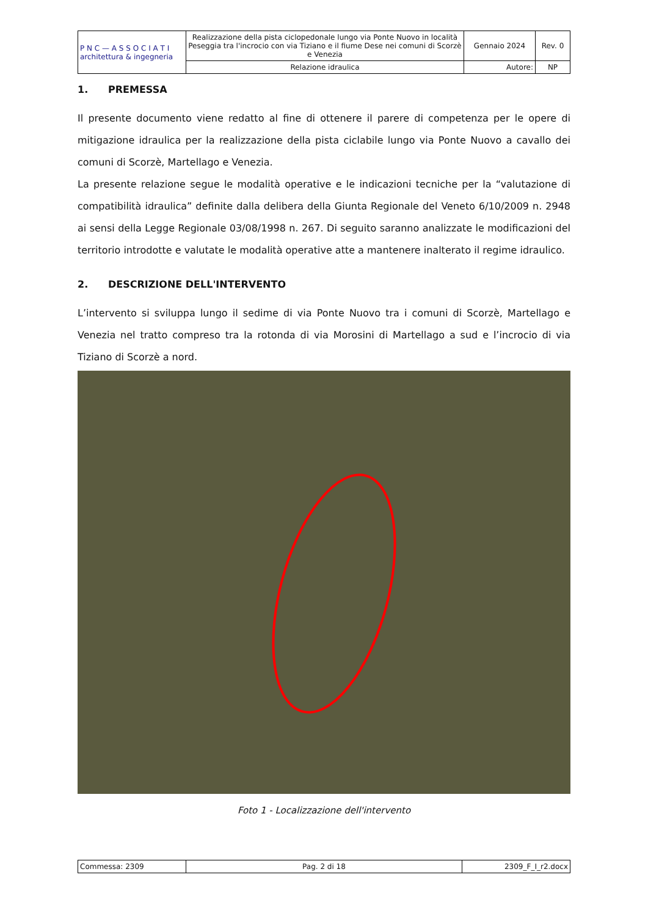| P N C — A S S O C I A T I architettura & ingegneria | Realizzazione della pista ciclopedonale lungo via Ponte Nuovo in località Peseggia tra l'incrocio con via Tiziano e il fiume Dese nei comuni di Scorzè e Venezia | Gennaio 2024 | Rev. 0 |
| | Relazione idraulica | Autore: | NP |
1. PREMESSA
Il presente documento viene redatto al fine di ottenere il parere di competenza per le opere di mitigazione idraulica per la realizzazione della pista ciclabile lungo via Ponte Nuovo a cavallo dei comuni di Scorzè, Martellago e Venezia.
La presente relazione segue le modalità operative e le indicazioni tecniche per la “valutazione di compatibilità idraulica” definite dalla delibera della Giunta Regionale del Veneto 6/10/2009 n. 2948 ai sensi della Legge Regionale 03/08/1998 n. 267. Di seguito saranno analizzate le modificazioni del territorio introdotte e valutate le modalità operative atte a mantenere inalterato il regime idraulico.
2. DESCRIZIONE DELL'INTERVENTO
L’intervento si sviluppa lungo il sedime di via Ponte Nuovo tra i comuni di Scorzè, Martellago e Venezia nel tratto compreso tra la rotonda di via Morosini di Martellago a sud e l’incrocio di via Tiziano di Scorzè a nord.
Foto 1 - Localizzazione dell'intervento
| Commessa: 2309 | Pag. 2 di 18 | 2309_F_I_r2.docx |